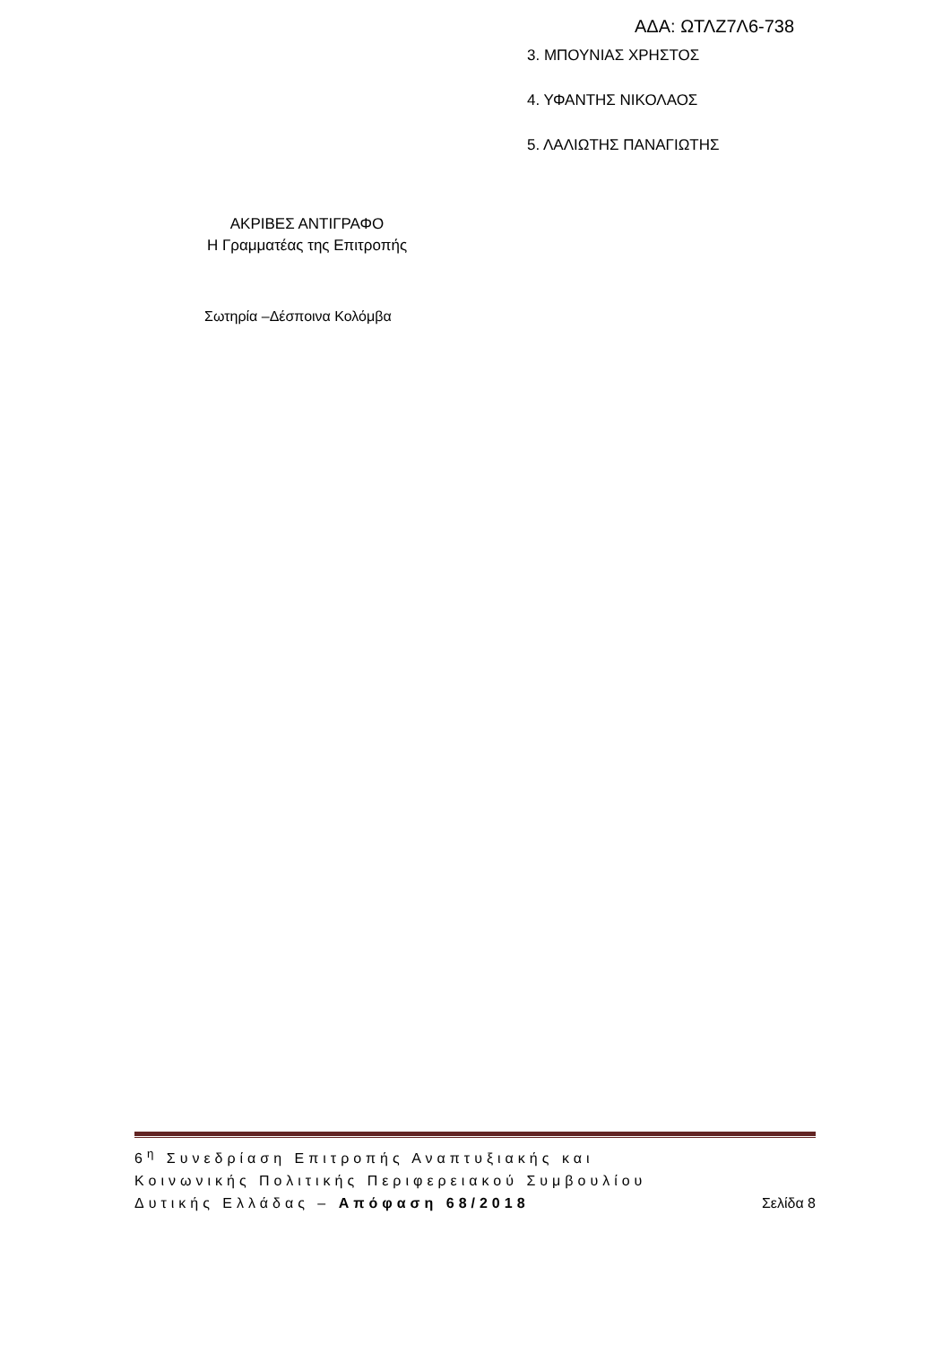ΑΔΑ: ΩΤΛΖ7Λ6-738
3. ΜΠΟΥΝΙΑΣ ΧΡΗΣΤΟΣ
4. ΥΦΑΝΤΗΣ ΝΙΚΟΛΑΟΣ
5. ΛΑΛΙΩΤΗΣ ΠΑΝΑΓΙΩΤΗΣ
ΑΚΡΙΒΕΣ ΑΝΤΙΓΡΑΦΟ
Η Γραμματέας της Επιτροπής
Σωτηρία –Δέσποινα Κολόμβα
6<sup>η</sup> Συνεδρίαση Επιτροπής Αναπτυξιακής και
Κοινωνικής Πολιτικής Περιφερειακού Συμβουλίου
Δυτικής Ελλάδας – Απόφαση 68/2018 Σελίδα 8